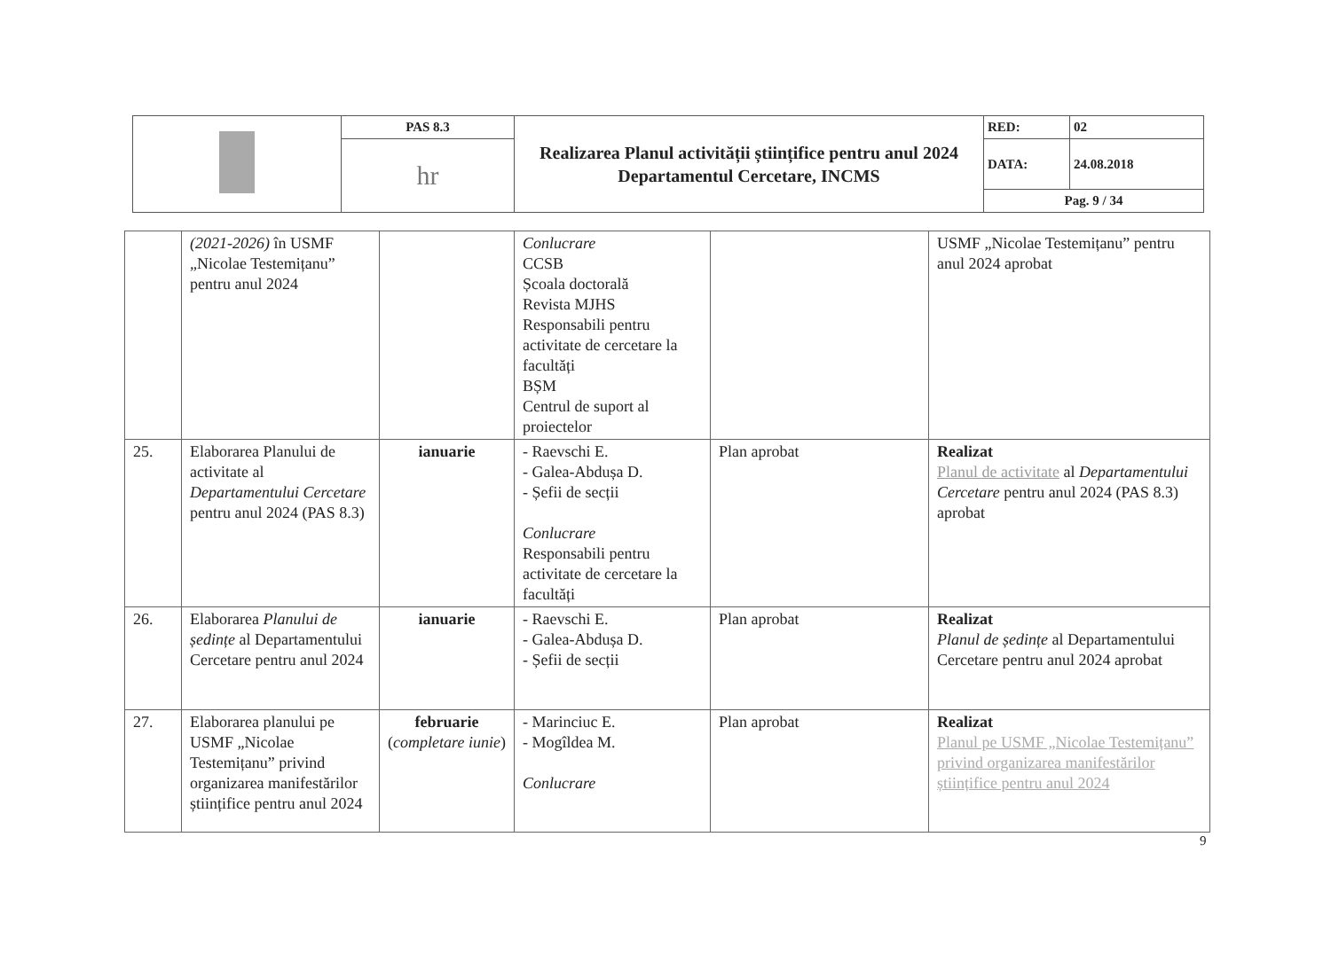| | PAS 8.3 | Realizarea Planul activității științifice pentru anul 2024 Departamentul Cercetare, INCMS | RED: | 02 |
| | hr | | DATA: | 24.08.2018 |
| | | | Pag. 9 / 34 | |
| | (2021-2026) în USMF „Nicolae Testemițanu” pentru anul 2024 | | Conlucrare CCSB Școala doctorală Revista MJHS Responsabili pentru activitate de cercetare la facultăți BȘM Centrul de suport al proiectelor | | USMF „Nicolae Testemițanu” pentru anul 2024 aprobat |
| 25. | Elaborarea Planului de activitate al Departamentului Cercetare pentru anul 2024 (PAS 8.3) | ianuarie | - Raevschi E. - Galea-Abdușa D. - Șefii de secții Conlucrare Responsabili pentru activitate de cercetare la facultăți | Plan aprobat | Realizat Planul de activitate al Departamentului Cercetare pentru anul 2024 (PAS 8.3) aprobat |
| 26. | Elaborarea Planului de ședințe al Departamentului Cercetare pentru anul 2024 | ianuarie | - Raevschi E. - Galea-Abdușa D. - Șefii de secții | Plan aprobat | Realizat Planul de ședințe al Departamentului Cercetare pentru anul 2024 aprobat |
| 27. | Elaborarea planului pe USMF „Nicolae Testemițanu” privind organizarea manifestărilor științifice pentru anul 2024 | februarie ( completare iunie ) | - Marinciuc E. - Mogîldea M. Conlucrare | Plan aprobat | Realizat Planul pe USMF „Nicolae Testemițanu” privind organizarea manifestărilor științifice pentru anul 2024 |
9